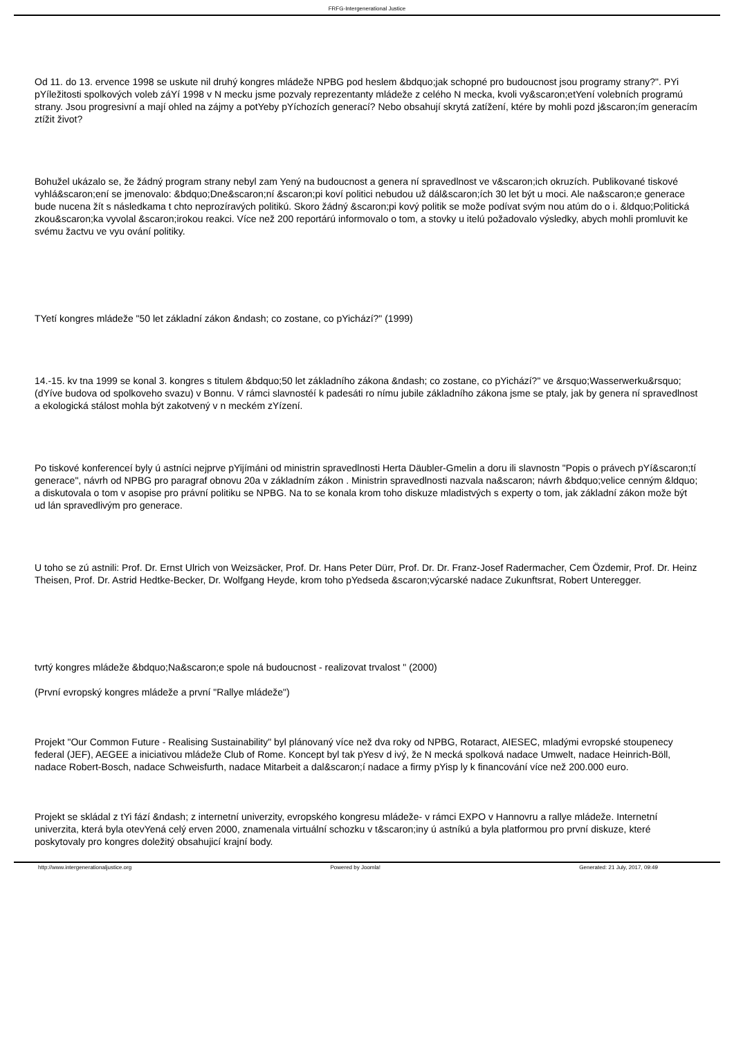FRFG-Intergenerational Justice
Od 11. do 13. ervence 1998 se uskute nil druhý kongres mládeže NPBG pod heslem &bdquo;jak schopné pro budoucnost jsou programy strany?". PYi pYíležitosti spolkových voleb záYí 1998 v N mecku jsme pozvaly reprezentanty mládeže z celého N mecka, kvoli vy&scaron;etYení volebních programú strany. Jsou progresivní a mají ohled na zájmy a potYeby pYíchozích generací? Nebo obsahují skrytá zatížení, ktére by mohli pozd j&scaron;ím generacím ztížit život?
Bohužel ukázalo se, že žádný program strany nebyl zam Yený na budoucnost a genera ní spravedlnost ve v&scaron;ich okruzích. Publikované tiskové vyhlá&scaron;ení se jmenovalo: &bdquo;Dne&scaron;ní &scaron;pi koví politici nebudou už dál&scaron;ích 30 let být u moci. Ale na&scaron;e generace bude nucena žít s následkama t chto neprozíravých politikú. Skoro žádný &scaron;pi kový politik se može podívat svým nou atúm do o i. &ldquo;Politická zkou&scaron;ka vyvolal &scaron;irokou reakci. Více než 200 reportárú informovalo o tom, a stovky u itelú požadovalo výsledky, abych mohli promluvit ke svému žactvu ve vyu ování politiky.
TYetí kongres mládeže "50 let základní zákon &ndash; co zostane, co pYichází?" (1999)
14.-15. kv tna 1999 se konal 3. kongres s titulem &bdquo;50 let základního zákona &ndash; co zostane, co pYichází?" ve &rsquo;Wasserwerku&rsquo; (dYíve budova od spolkoveho svazu) v Bonnu. V rámci slavnostéí k padesáti ro nímu jubile základního zákona jsme se ptaly, jak by genera ní spravedlnost a ekologická stálost mohla být zakotvený v n meckém zYízení.
Po tiskové konferenceí byly ú astníci nejprve pYijímáni od ministrin spravedlnosti Herta Däubler-Gmelin a doru ili slavnostn "Popis o právech pYí&scaron;tí generace", návrh od NPBG pro paragraf obnovu 20a v základním zákon . Ministrin spravedlnosti nazvala na&scaron; návrh &bdquo;velice cenným &ldquo; a diskutovala o tom v asopise pro právní politiku se NPBG. Na to se konala krom toho diskuze mladistvých s experty o tom, jak základní zákon može být ud lán spravedlivým pro generace.
U toho se zú astnili: Prof. Dr. Ernst Ulrich von Weizsäcker, Prof. Dr. Hans Peter Dürr, Prof. Dr. Dr. Franz-Josef Radermacher, Cem Özdemir, Prof. Dr. Heinz Theisen, Prof. Dr. Astrid Hedtke-Becker, Dr. Wolfgang Heyde, krom toho pYedseda &scaron;výcarské nadace Zukunftsrat, Robert Unteregger.
tvrtý kongres mládeže &bdquo;Na&scaron;e spole ná budoucnost - realizovat trvalost " (2000)
(První evropský kongres mládeže a první "Rallye mládeže")
Projekt "Our Common Future - Realising Sustainability" byl plánovaný více než dva roky od NPBG, Rotaract, AIESEC, mladými evropské stoupenecy federal (JEF), AEGEE a iniciativou mládeže Club of Rome. Koncept byl tak pYesv d ivý, že N mecká spolková nadace Umwelt, nadace Heinrich-Böll, nadace Robert-Bosch, nadace Schweisfurth, nadace Mitarbeit a dal&scaron;í nadace a firmy pYisp ly k financování více než 200.000 euro.
Projekt se skládal z tYi fází &ndash; z internetní univerzity, evropského kongresu mládeže- v rámci EXPO v Hannovru a rallye mládeže. Internetní univerzita, která byla otevYená celý erven 2000, znamenala virtuální schozku v t&scaron;iny ú astníkú a byla platformou pro první diskuze, které poskytovaly pro kongres doležitý obsahujicí krajní body.
http://www.intergenerationaljustice.org Powered by Joomla! Generated: 21 July, 2017, 09:49